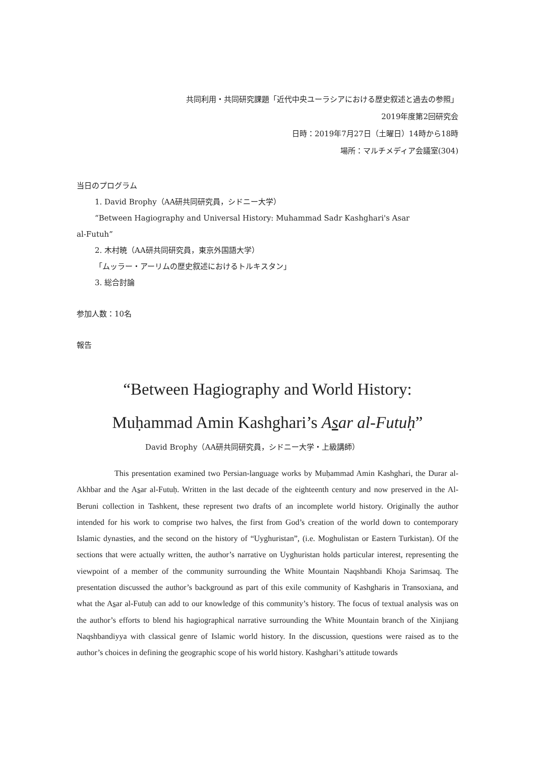共同利用・共同研究課題「近代中央ユーラシアにおける歴史叙述と過去の参照」
2019年度第2回研究会
日時：2019年7月27日（土曜日）14時から18時
場所：マルチメディア会議室(304)
当日のプログラム
1. David Brophy（AA研共同研究員，シドニー大学）
“Between Hagiography and Universal History: Muhammad Sadr Kashghari's Asar
al-Futuh”
2. 木村暁（AA研共同研究員，東京外国語大学）
「ムッラー・アーリムの歴史叙述におけるトルキスタン」
3. 総合討論
参加人数：10名
報告
“Between Hagiography and World History:
Muḥammad Amin Kashghari’s Asar al-Futuḥ”
David Brophy（AA研共同研究員，シドニー大学・上級講師）
This presentation examined two Persian-language works by Muḥammad Amin Kashghari, the Durar al-Akhbar and the Asar al-Futuḥ. Written in the last decade of the eighteenth century and now preserved in the Al-Beruni collection in Tashkent, these represent two drafts of an incomplete world history. Originally the author intended for his work to comprise two halves, the first from God’s creation of the world down to contemporary Islamic dynasties, and the second on the history of “Uyghuristan”, (i.e. Moghulistan or Eastern Turkistan). Of the sections that were actually written, the author’s narrative on Uyghuristan holds particular interest, representing the viewpoint of a member of the community surrounding the White Mountain Naqshbandi Khoja Sarimsaq. The presentation discussed the author’s background as part of this exile community of Kashgharis in Transoxiana, and what the Asar al-Futuḥ can add to our knowledge of this community’s history. The focus of textual analysis was on the author’s efforts to blend his hagiographical narrative surrounding the White Mountain branch of the Xinjiang Naqshbandiyya with classical genre of Islamic world history. In the discussion, questions were raised as to the author’s choices in defining the geographic scope of his world history. Kashghari’s attitude towards